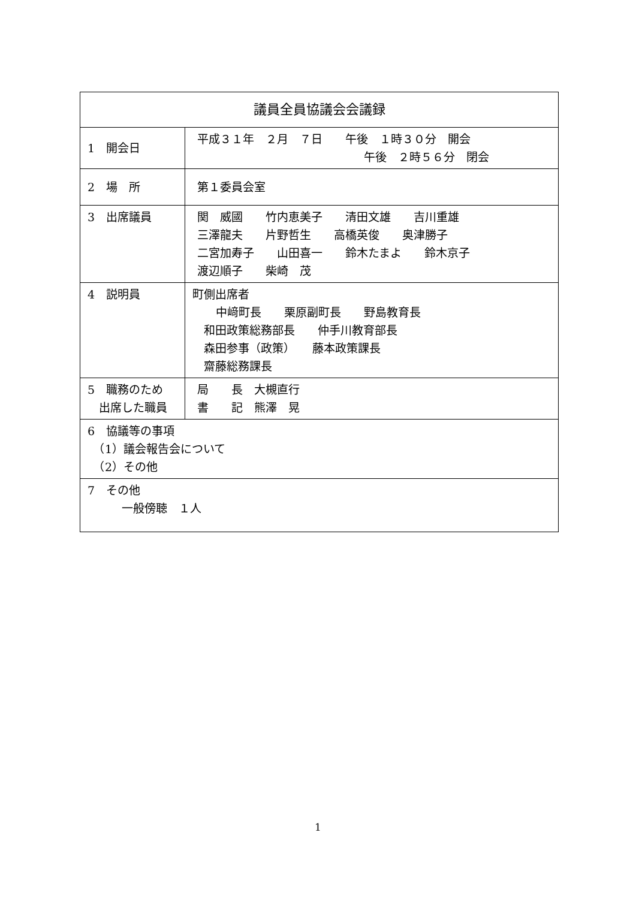| 議員全員協議会会議録 | |
| --- | --- |
| 1 開会日 | 平成３１年 ２月 ７日 午後 １時３０分 開会 午後 ２時５６分 閉会 |
| 2 場 所 | 第１委員会室 |
| 3 出席議員 | 関 威國 竹内恵美子 清田文雄 吉川重雄 三澤龍夫 片野哲生 高橋英俊 奥津勝子 二宮加寿子 山田喜一 鈴木たまよ 鈴木京子 渡辺順子 柴崎 茂 |
| 4 説明員 | 町側出席者 中﨑町長 栗原副町長 野島教育長 和田政策総務部長 仲手川教育部長 森田参事（政策） 藤本政策課長 齋藤総務課長 |
| 5 職務のため 出席した職員 | 局 長 大槻直行 書 記 熊澤 晃 |
| 6 協議等の事項 （1）議会報告会について （2）その他 | |
| 7 その他 一般傍聴 １人 | |
1